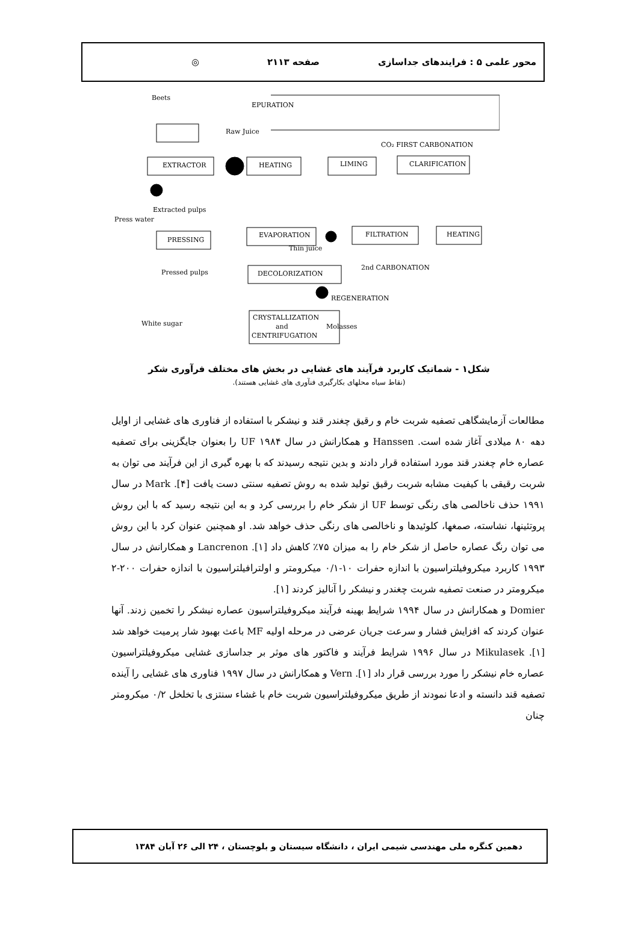محور علمی ۵ : فرایندهای جداسازی صفحه ۲۱۱۳ ◎
Beets
EPURATION
Raw Juice
CO₂ FIRST CARBONATION
EXTRACTOR
HEATING
LIMING
CLARIFICATION
Press water
Extracted pulps
PRESSING
EVAPORATION
FILTRATION
HEATING
Thin juice
Pressed pulps
DECOLORIZATION
2nd CARBONATION
REGENERATION
CRYSTALLIZATION
and
CENTRIFUGATION
White sugar
Molasses
شکل۱ - شماتیک کاربرد فرآیند های غشایی در بخش های مختلف فرآوری شکر
(نقاط سیاه محلهای بکارگیری فنآوری های غشایی هستند).
مطالعات آزمایشگاهی تصفیه شربت خام و رقیق چغندر قند و نیشکر با استفاده از فناوری های غشایی از اوایل دهه ۸۰ میلادی آغاز شده است. Hanssen و همکارانش در سال ۱۹۸۴ UF را بعنوان جایگزینی برای تصفیه عصاره خام چغندر قند مورد استفاده قرار دادند و بدین نتیجه رسیدند که با بهره گیری از این فرآیند می توان به شربت رقیقی با کیفیت مشابه شربت رقیق تولید شده به روش تصفیه سنتی دست یافت [۴]. Mark در سال ۱۹۹۱ حذف ناخالصی های رنگی توسط UF از شکر خام را بررسی کرد و به این نتیجه رسید که با این روش پروتئینها، نشاسته، صمغها، کلوئیدها و ناخالصی های رنگی حذف خواهد شد. او همچنین عنوان کرد با این روش می توان رنگ عصاره حاصل از شکر خام را به میزان ۷۵٪ کاهش داد [۱]. Lancrenon و همکارانش در سال ۱۹۹۳ کاربرد میکروفیلتراسیون با اندازه حفرات ۱۰-۰/۱ میکرومتر و اولترافیلتراسیون با اندازه حفرات ۲۰۰-۲ میکرومتر در صنعت تصفیه شربت چغندر و نیشکر را آنالیز کردند [۱].
Domier و همکارانش در سال ۱۹۹۴ شرایط بهینه فرآیند میکروفیلتراسیون عصاره نیشکر را تخمین زدند. آنها عنوان کردند که افزایش فشار و سرعت جریان عرضی در مرحله اولیه MF باعث بهبود شار پرمیت خواهد شد [۱]. Mikulasek در سال ۱۹۹۶ شرایط فرآیند و فاکتور های موثر بر جداسازی غشایی میکروفیلتراسیون عصاره خام نیشکر را مورد بررسی قرار داد [۱]. Vern و همکارانش در سال ۱۹۹۷ فناوری های غشایی را آینده تصفیه قند دانسته و ادعا نمودند از طریق میکروفیلتراسیون شربت خام با غشاء سنتزی با تخلخل ۰/۲ میکرومتر چنان
دهمین کنگره ملی مهندسی شیمی ایران ، دانشگاه سیستان و بلوچستان ، ۲۴ الی ۲۶ آبان ۱۳۸۴